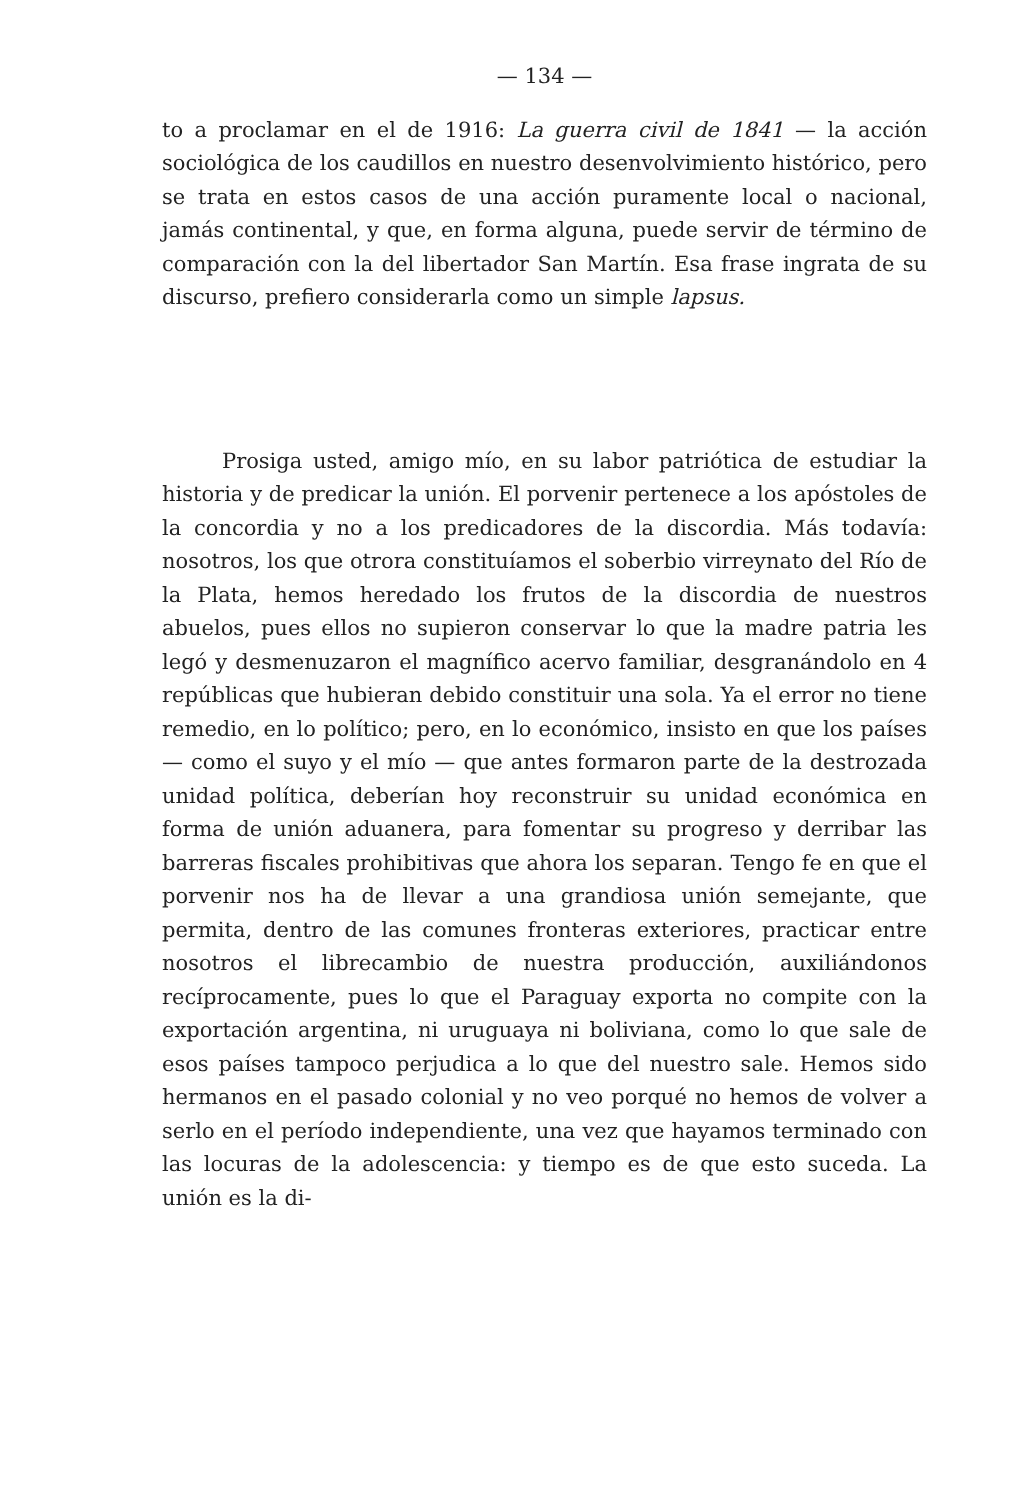— 134 —
to a proclamar en el de 1916: La guerra civil de 1841 — la acción sociológica de los caudillos en nuestro desenvolvimiento histórico, pero se trata en estos casos de una acción puramente local o nacional, jamás continental, y que, en forma alguna, puede servir de término de comparación con la del libertador San Martín. Esa frase ingrata de su discurso, prefiero considerarla como un simple lapsus.
Prosiga usted, amigo mío, en su labor patriótica de estudiar la historia y de predicar la unión. El porvenir pertenece a los apóstoles de la concordia y no a los predicadores de la discordia. Más todavía: nosotros, los que otrora constituíamos el soberbio virreynato del Río de la Plata, hemos heredado los frutos de la discordia de nuestros abuelos, pues ellos no supieron conservar lo que la madre patria les legó y desmenuzaron el magnífico acervo familiar, desgranándolo en 4 repúblicas que hubieran debido constituir una sola. Ya el error no tiene remedio, en lo político; pero, en lo económico, insisto en que los países — como el suyo y el mío — que antes formaron parte de la destrozada unidad política, deberían hoy reconstruir su unidad económica en forma de unión aduanera, para fomentar su progreso y derribar las barreras fiscales prohibitivas que ahora los separan. Tengo fe en que el porvenir nos ha de llevar a una grandiosa unión semejante, que permita, dentro de las comunes fronteras exteriores, practicar entre nosotros el librecambio de nuestra producción, auxiliándonos recíprocamente, pues lo que el Paraguay exporta no compite con la exportación argentina, ni uruguaya ni boliviana, como lo que sale de esos países tampoco perjudica a lo que del nuestro sale. Hemos sido hermanos en el pasado colonial y no veo porqué no hemos de volver a serlo en el período independiente, una vez que hayamos terminado con las locuras de la adolescencia: y tiempo es de que esto suceda. La unión es la di-